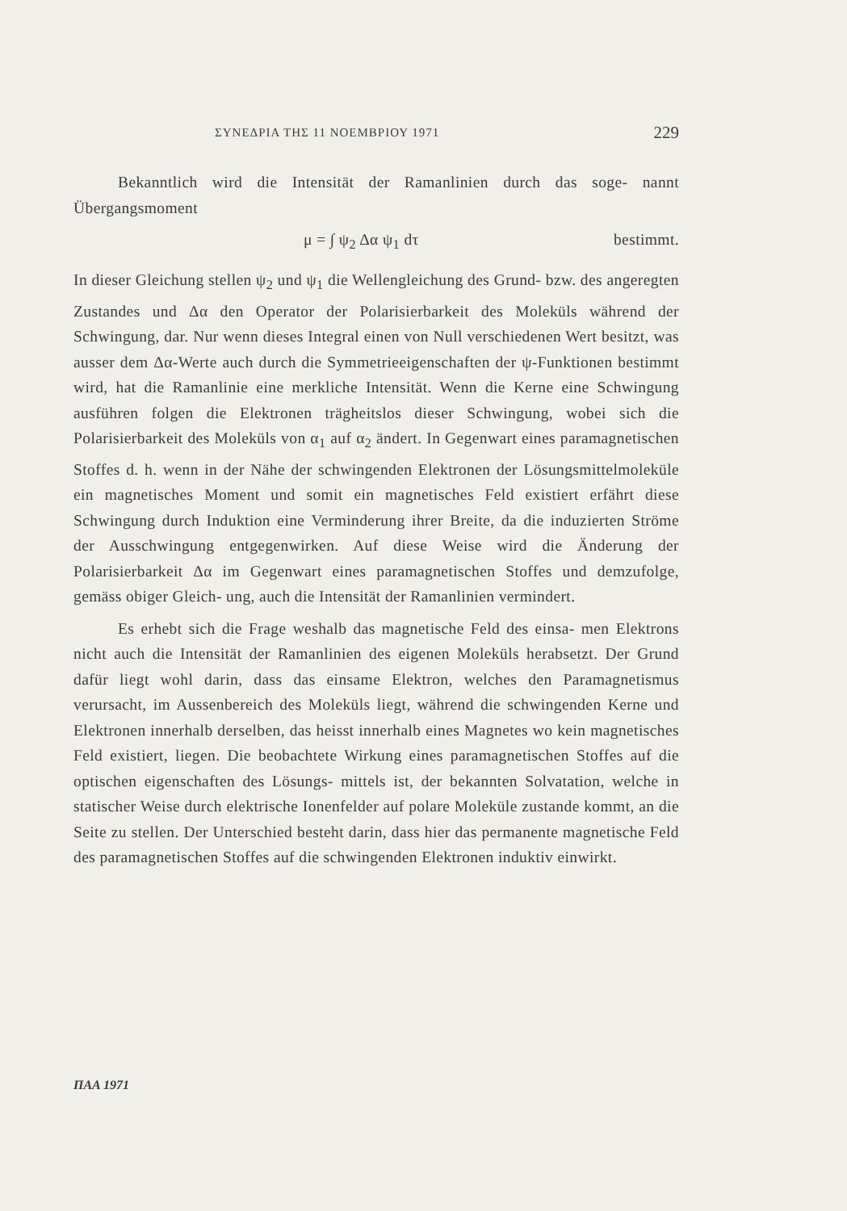ΣΥΝΕΔΡΙΑ ΤΗΣ 11 ΝΟΕΜΒΡΙΟΥ 1971 229
Bekanntlich wird die Intensität der Ramanlinien durch das soge- nannt Übergangsmoment
μ = ∫ ψ<sub>2</sub> Δα ψ<sub>1</sub> dτ bestimmt.
In dieser Gleichung stellen ψ<sub>2</sub> und ψ<sub>1</sub> die Wellengleichung des Grund- bzw. des angeregten Zustandes und Δα den Operator der Polarisierbarkeit des Moleküls während der Schwingung, dar. Nur wenn dieses Integral einen von Null verschiedenen Wert besitzt, was ausser dem Δα-Werte auch durch die Symmetrieeigenschaften der ψ-Funktionen bestimmt wird, hat die Ramanlinie eine merkliche Intensität. Wenn die Kerne eine Schwingung ausführen folgen die Elektronen trägheitslos dieser Schwingung, wobei sich die Polarisierbarkeit des Moleküls von α<sub>1</sub> auf α<sub>2</sub> ändert. In Gegenwart eines paramagnetischen Stoffes d. h. wenn in der Nähe der schwingenden Elektronen der Lösungsmittelmoleküle ein magnetisches Moment und somit ein magnetisches Feld existiert erfährt diese Schwingung durch Induktion eine Verminderung ihrer Breite, da die induzierten Ströme der Ausschwingung entgegenwirken. Auf diese Weise wird die Änderung der Polarisierbarkeit Δα im Gegenwart eines paramagnetischen Stoffes und demzufolge, gemäss obiger Gleich- ung, auch die Intensität der Ramanlinien vermindert.
Es erhebt sich die Frage weshalb das magnetische Feld des einsa- men Elektrons nicht auch die Intensität der Ramanlinien des eigenen Moleküls herabsetzt. Der Grund dafür liegt wohl darin, dass das einsame Elektron, welches den Paramagnetismus verursacht, im Aussenbereich des Moleküls liegt, während die schwingenden Kerne und Elektronen innerhalb derselben, das heisst innerhalb eines Magnetes wo kein magnetisches Feld existiert, liegen. Die beobachtete Wirkung eines paramagnetischen Stoffes auf die optischen eigenschaften des Lösungs- mittels ist, der bekannten Solvatation, welche in statischer Weise durch elektrische Ionenfelder auf polare Moleküle zustande kommt, an die Seite zu stellen. Der Unterschied besteht darin, dass hier das permanente magnetische Feld des paramagnetischen Stoffes auf die schwingenden Elektronen induktiv einwirkt.
ΠΑΑ 1971